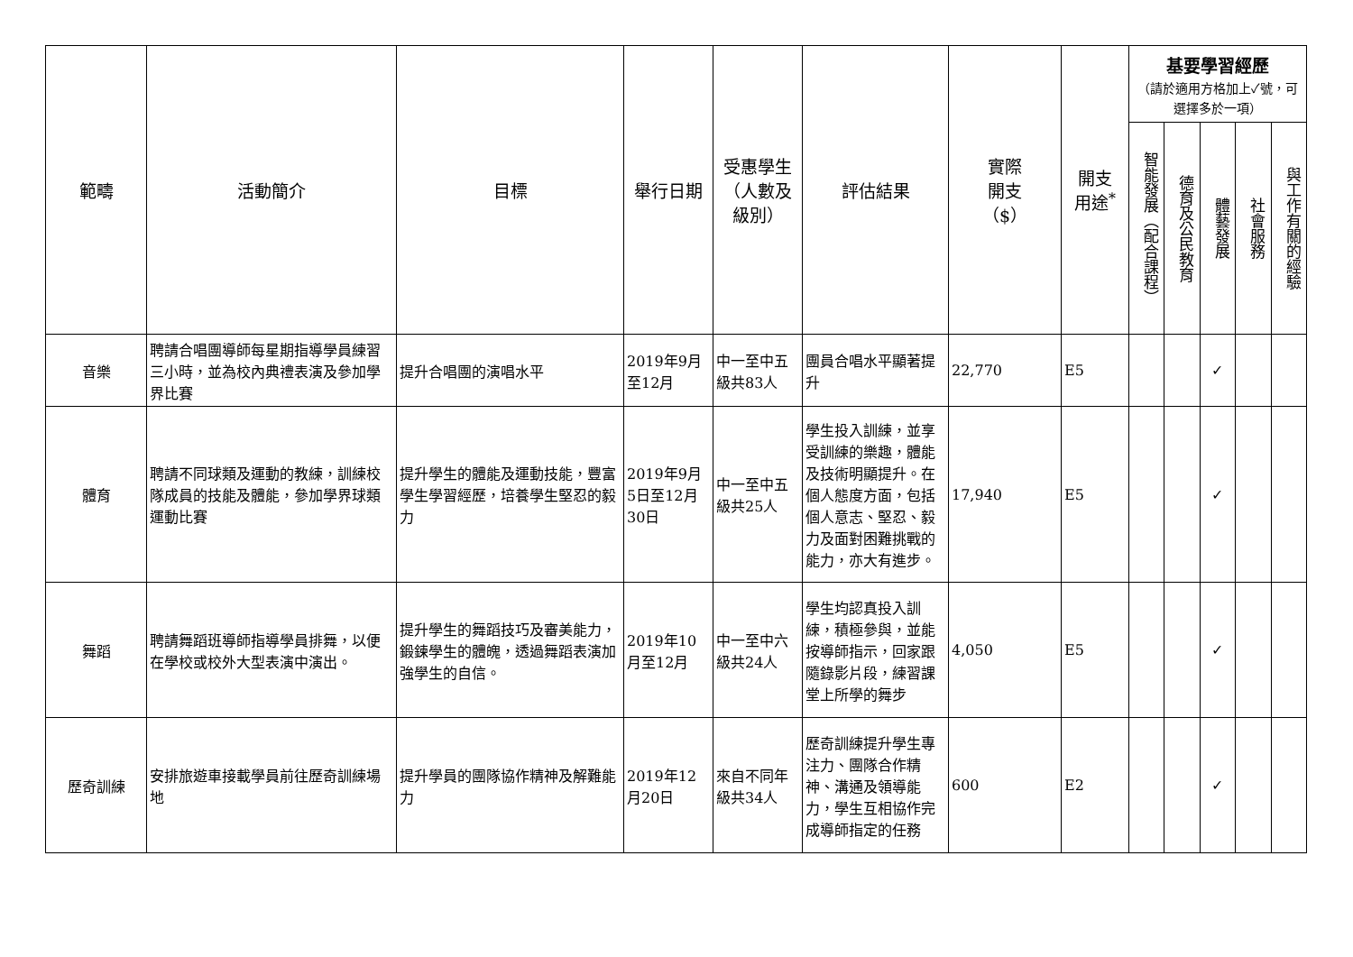| 範疇 | 活動簡介 | 目標 | 舉行日期 | 受惠學生 （人數及 級別） | 評估結果 | 實際 開支 （$） | 開支 用途<sup>*</sup> | 基要學習經歷 （請於適用方格加上✓號，可選擇多於一項） | | | | |
| --- | --- | --- | --- | --- | --- | --- | --- | --- | --- | --- | --- | --- |
| | | | | | | | | 智能發展（配合課程） | 德育及公民教育 | 體藝發展 | 社會服務 | 與工作有關的經驗 |
| 音樂 | 聘請合唱團導師每星期指導學員練習三小時，並為校內典禮表演及參加學界比賽 | 提升合唱團的演唱水平 | 2019年9月至12月 | 中一至中五級共83人 | 團員合唱水平顯著提升 | 22,770 | E5 | | | ✓ | | |
| 體育 | 聘請不同球類及運動的教練，訓練校隊成員的技能及體能，參加學界球類運動比賽 | 提升學生的體能及運動技能，豐富學生學習經歷，培養學生堅忍的毅力 | 2019年9月5日至12月30日 | 中一至中五級共25人 | 學生投入訓練，並享受訓練的樂趣，體能及技術明顯提升。在個人態度方面，包括個人意志、堅忍、毅力及面對困難挑戰的能力，亦大有進步。 | 17,940 | E5 | | | ✓ | | |
| 舞蹈 | 聘請舞蹈班導師指導學員排舞，以便在學校或校外大型表演中演出。 | 提升學生的舞蹈技巧及審美能力，鍛鍊學生的體魄，透過舞蹈表演加強學生的自信。 | 2019年10月至12月 | 中一至中六級共24人 | 學生均認真投入訓練，積極參與，並能按導師指示，回家跟隨錄影片段，練習課堂上所學的舞步 | 4,050 | E5 | | | ✓ | | |
| 歷奇訓練 | 安排旅遊車接載學員前往歷奇訓練場地 | 提升學員的團隊協作精神及解難能力 | 2019年12月20日 | 來自不同年級共34人 | 歷奇訓練提升學生專注力、團隊合作精神、溝通及領導能力，學生互相協作完成導師指定的任務 | 600 | E2 | | | ✓ | | |